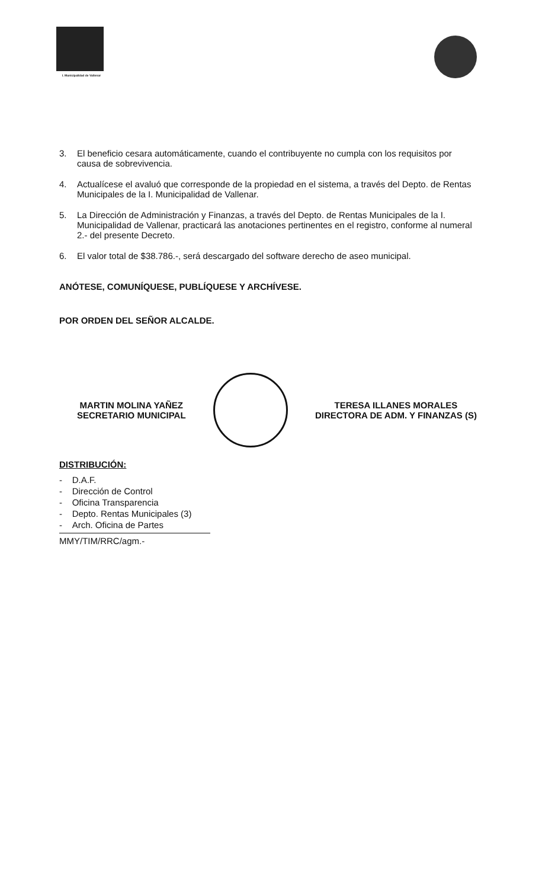I. Municipalidad de Vallenar
3. El beneficio cesara automáticamente, cuando el contribuyente no cumpla con los requisitos por causa de sobrevivencia.
4. Actualícese el avaluó que corresponde de la propiedad en el sistema, a través del Depto. de Rentas Municipales de la I. Municipalidad de Vallenar.
5. La Dirección de Administración y Finanzas, a través del Depto. de Rentas Municipales de la I. Municipalidad de Vallenar, practicará las anotaciones pertinentes en el registro, conforme al numeral 2.- del presente Decreto.
6. El valor total de $38.786.-, será descargado del software derecho de aseo municipal.
ANÓTESE, COMUNÍQUESE, PUBLÍQUESE Y ARCHÍVESE.
POR ORDEN DEL SEÑOR ALCALDE.
MARTIN MOLINA YAÑEZ
SECRETARIO MUNICIPAL
TERESA ILLANES MORALES
DIRECTORA DE ADM. Y FINANZAS (S)
DISTRIBUCIÓN:
- D.A.F.
- Dirección de Control
- Oficina Transparencia
- Depto. Rentas Municipales (3)
- Arch. Oficina de Partes
MMY/TIM/RRC/agm.-